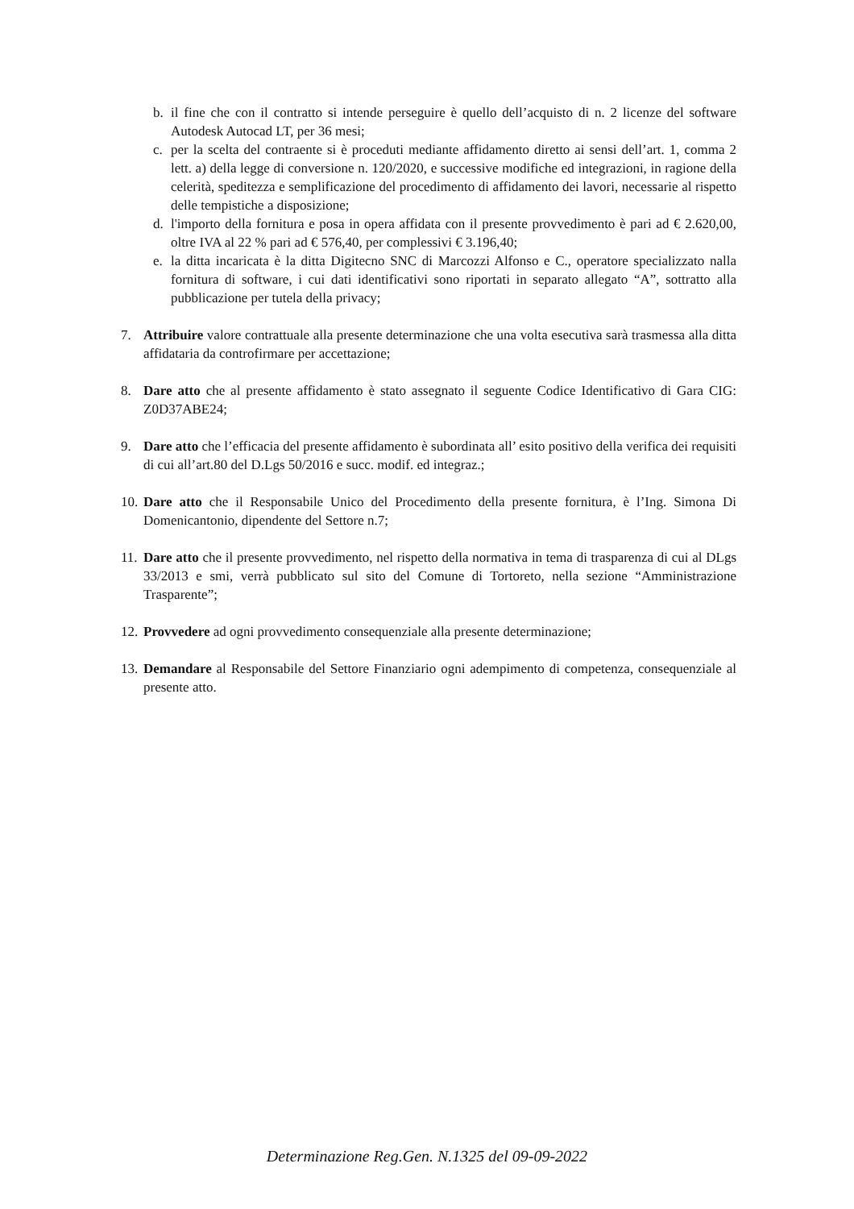b. il fine che con il contratto si intende perseguire è quello dell’acquisto di n. 2 licenze del software Autodesk Autocad LT, per 36 mesi;
c. per la scelta del contraente si è proceduti mediante affidamento diretto ai sensi dell’art. 1, comma 2 lett. a) della legge di conversione n. 120/2020, e successive modifiche ed integrazioni, in ragione della celerità, speditezza e semplificazione del procedimento di affidamento dei lavori, necessarie al rispetto delle tempistiche a disposizione;
d. l'importo della fornitura e posa in opera affidata con il presente provvedimento è pari ad € 2.620,00, oltre IVA al 22 % pari ad € 576,40, per complessivi € 3.196,40;
e. la ditta incaricata è la ditta Digitecno SNC di Marcozzi Alfonso e C., operatore specializzato nalla fornitura di software, i cui dati identificativi sono riportati in separato allegato “A”, sottratto alla pubblicazione per tutela della privacy;
7. Attribuire valore contrattuale alla presente determinazione che una volta esecutiva sarà trasmessa alla ditta affidataria da controfirmare per accettazione;
8. Dare atto che al presente affidamento è stato assegnato il seguente Codice Identificativo di Gara CIG: Z0D37ABE24;
9. Dare atto che l’efficacia del presente affidamento è subordinata all’ esito positivo della verifica dei requisiti di cui all’art.80 del D.Lgs 50/2016 e succ. modif. ed integraz.;
10. Dare atto che il Responsabile Unico del Procedimento della presente fornitura, è l’Ing. Simona Di Domenicantonio, dipendente del Settore n.7;
11. Dare atto che il presente provvedimento, nel rispetto della normativa in tema di trasparenza di cui al DLgs 33/2013 e smi, verrà pubblicato sul sito del Comune di Tortoreto, nella sezione “Amministrazione Trasparente”;
12. Provvedere ad ogni provvedimento consequenziale alla presente determinazione;
13. Demandare al Responsabile del Settore Finanziario ogni adempimento di competenza, consequenziale al presente atto.
Determinazione Reg.Gen. N.1325 del 09-09-2022